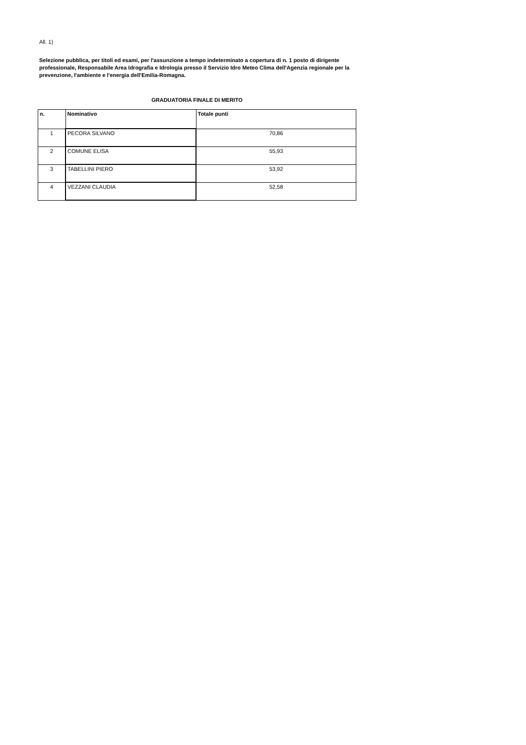All. 1)
Selezione pubblica, per titoli ed esami, per l'assunzione a tempo indeterminato a copertura di n. 1 posto di dirigente professionale, Responsabile Area Idrografia e Idrologia presso il Servizio Idro Meteo Clima dell'Agenzia regionale per la prevenzione, l'ambiente e l'energia dell'Emilia-Romagna.
GRADUATORIA FINALE DI MERITO
| n. | Nominativo | Totale punti |
| --- | --- | --- |
| 1 | PECORA SILVANO | 70,86 |
| 2 | COMUNE ELISA | 55,93 |
| 3 | TABELLINI PIERO | 53,92 |
| 4 | VEZZANI CLAUDIA | 52,58 |